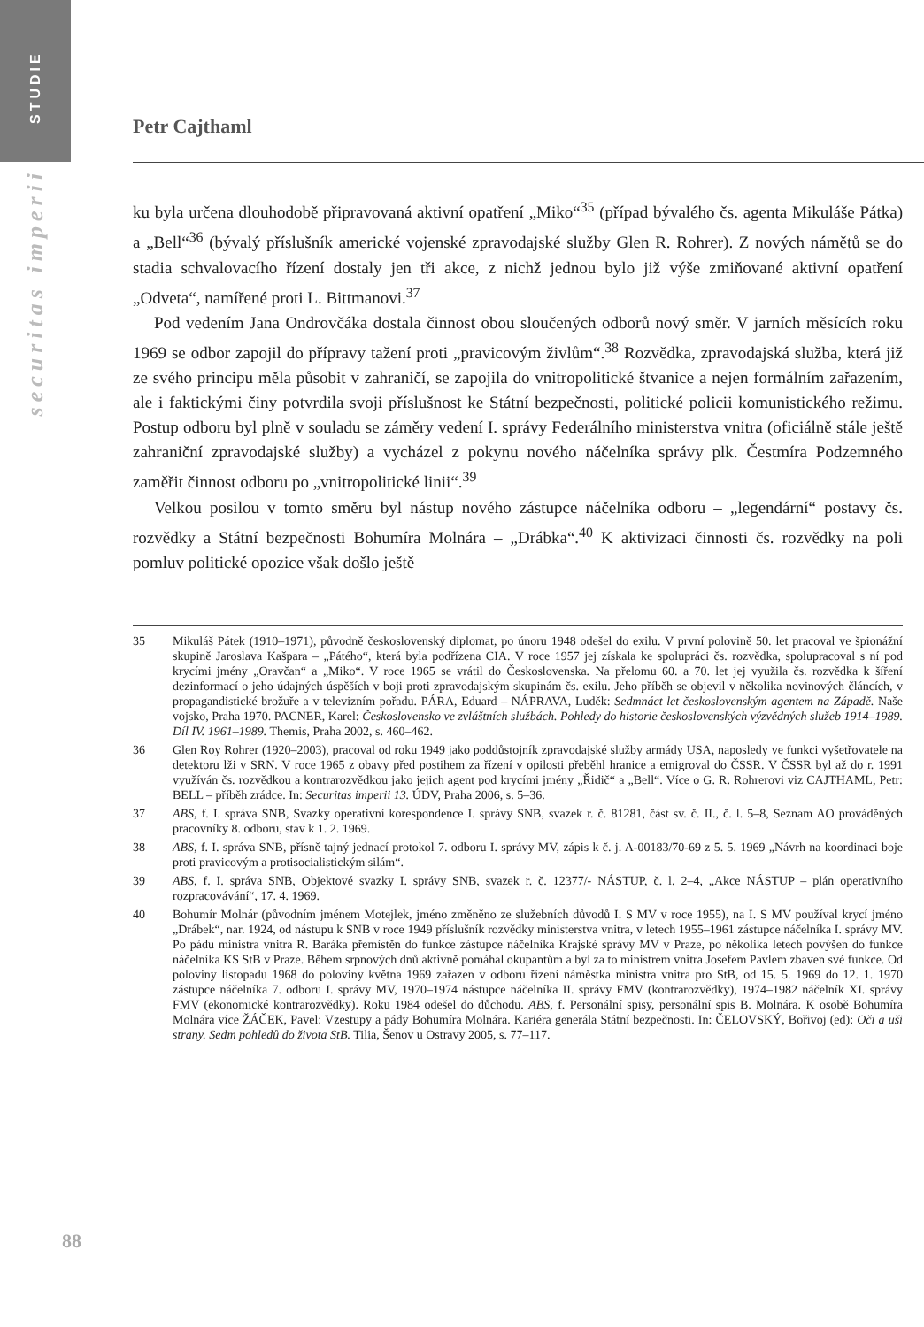STUDIE
securitas imperii
Petr Cajthaml
ku byla určena dlouhodobě připravovaná aktivní opatření „Miko“<sup>35</sup> (případ bývalého čs. agenta Mikuláše Pátka) a „Bell“<sup>36</sup> (bývalý příslušník americké vojenské zpravodajské služby Glen R. Rohrer). Z nových námětů se do stadia schvalovacího řízení dostaly jen tři akce, z nichž jednou bylo již výše zmiňované aktivní opatření „Odveta“, namířené proti L. Bittmanovi.<sup>37</sup>
Pod vedením Jana Ondrovčáka dostala činnost obou sloučených odborů nový směr. V jarních měsících roku 1969 se odbor zapojil do přípravy tažení proti „pravicovým živlům“.<sup>38</sup> Rozvědka, zpravodajská služba, která již ze svého principu měla působit v zahraničí, se zapojila do vnitropolitické štvanice a nejen formálním zařazením, ale i faktickými činy potvrdila svoji příslušnost ke Státní bezpečnosti, politické policii komunistického režimu. Postup odboru byl plně v souladu se záměry vedení I. správy Federálního ministerstva vnitra (oficiálně stále ještě zahraniční zpravodajské služby) a vycházel z pokynu nového náčelníka správy plk. Čestmíra Podzemného zaměřit činnost odboru po „vnitropolitické linii“.<sup>39</sup>
Velkou posilou v tomto směru byl nástup nového zástupce náčelníka odboru – „legendární“ postavy čs. rozvědky a Státní bezpečnosti Bohumíra Molnára – „Drábka“.<sup>40</sup> K aktivizaci činnosti čs. rozvědky na poli pomluv politické opozice však došlo ještě
35 Mikuláš Pátek (1910–1971), původně československý diplomat, po únoru 1948 odešel do exilu. V první polovině 50. let pracoval ve špionážní skupině Jaroslava Kašpara – „Pátého“, která byla podřízena CIA. V roce 1957 jej získala ke spolupráci čs. rozvědka, spolupracoval s ní pod krycími jmény „Oravčan“ a „Miko“. V roce 1965 se vrátil do Československa. Na přelomu 60. a 70. let jej využila čs. rozvědka k šíření dezinformací o jeho údajných úspěších v boji proti zpravodajským skupinám čs. exilu. Jeho příběh se objevil v několika novinových článcích, v propagandistické brožuře a v televizním pořadu. PÁRA, Eduard – NÁPRAVA, Luděk: Sedmnáct let československým agentem na Západě. Naše vojsko, Praha 1970. PACNER, Karel: Československo ve zvláštních službách. Pohledy do historie československých výzvědných služeb 1914–1989. Díl IV. 1961–1989. Themis, Praha 2002, s. 460–462.
36 Glen Roy Rohrer (1920–2003), pracoval od roku 1949 jako poddůstojník zpravodajské služby armády USA, naposledy ve funkci vyšetřovatele na detektoru lži v SRN. V roce 1965 z obavy před postihem za řízení v opilosti přeběhl hranice a emigroval do ČSSR. V ČSSR byl až do r. 1991 využíván čs. rozvědkou a kontrarozvědkou jako jejich agent pod krycími jmény „Řidič“ a „Bell“. Více o G. R. Rohrerovi viz CAJTHAML, Petr: BELL – příběh zrádce. In: Securitas imperii 13. ÚDV, Praha 2006, s. 5–36.
37 ABS, f. I. správa SNB, Svazky operativní korespondence I. správy SNB, svazek r. č. 81281, část sv. č. II., č. l. 5–8, Seznam AO prováděných pracovníky 8. odboru, stav k 1. 2. 1969.
38 ABS, f. I. správa SNB, přísně tajný jednací protokol 7. odboru I. správy MV, zápis k č. j. A-00183/70-69 z 5. 5. 1969 „Návrh na koordinaci boje proti pravicovým a protisocialistickým silám“.
39 ABS, f. I. správa SNB, Objektové svazky I. správy SNB, svazek r. č. 12377/- NÁSTUP, č. l. 2–4, „Akce NÁSTUP – plán operativního rozpracovávání“, 17. 4. 1969.
40 Bohumír Molnár (původním jménem Motejlek, jméno změněno ze služebních důvodů I. S MV v roce 1955), na I. S MV používal krycí jméno „Drábek“, nar. 1924, od nástupu k SNB v roce 1949 příslušník rozvědky ministerstva vnitra, v letech 1955–1961 zástupce náčelníka I. správy MV. Po pádu ministra vnitra R. Baráka přemístěn do funkce zástupce náčelníka Krajské správy MV v Praze, po několika letech povýšen do funkce náčelníka KS StB v Praze. Během srpnových dnů aktivně pomáhal okupantům a byl za to ministrem vnitra Josefem Pavlem zbaven své funkce. Od poloviny listopadu 1968 do poloviny května 1969 zařazen v odboru řízení náměstka ministra vnitra pro StB, od 15. 5. 1969 do 12. 1. 1970 zástupce náčelníka 7. odboru I. správy MV, 1970–1974 nástupce náčelníka II. správy FMV (kontrarozvědky), 1974–1982 náčelník XI. správy FMV (ekonomické kontrarozvědky). Roku 1984 odešel do důchodu. ABS, f. Personální spisy, personální spis B. Molnára. K osobě Bohumíra Molnára více ŽÁČEK, Pavel: Vzestupy a pády Bohumíra Molnára. Kariéra generála Státní bezpečnosti. In: ČELOVSKÝ, Bořivoj (ed): Oči a uši strany. Sedm pohledů do života StB. Tilia, Šenov u Ostravy 2005, s. 77–117.
88